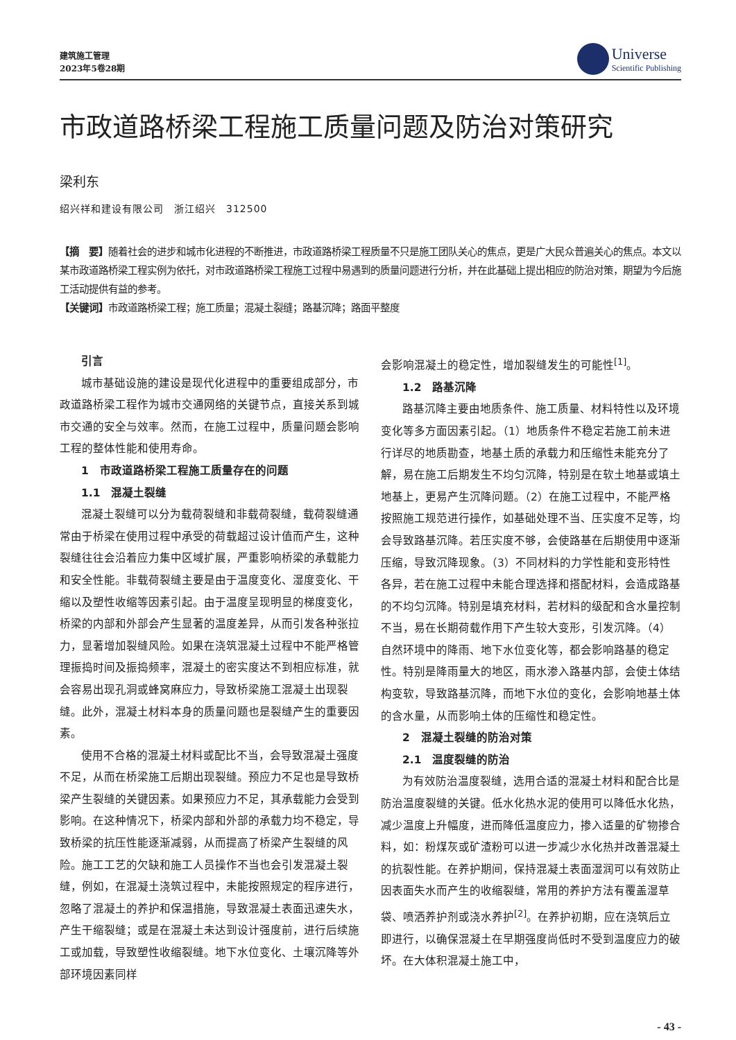建筑施工管理
2023年5卷28期
Universe
Scientific Publishing
市政道路桥梁工程施工质量问题及防治对策研究
梁利东
绍兴祥和建设有限公司　浙江绍兴　312500
【摘　要】随着社会的进步和城市化进程的不断推进，市政道路桥梁工程质量不只是施工团队关心的焦点，更是广大民众普遍关心的焦点。本文以某市政道路桥梁工程实例为依托，对市政道路桥梁工程施工过程中易遇到的质量问题进行分析，并在此基础上提出相应的防治对策，期望为今后施工活动提供有益的参考。
【关键词】市政道路桥梁工程；施工质量；混凝土裂缝；路基沉降；路面平整度
引言
城市基础设施的建设是现代化进程中的重要组成部分，市政道路桥梁工程作为城市交通网络的关键节点，直接关系到城市交通的安全与效率。然而，在施工过程中，质量问题会影响工程的整体性能和使用寿命。
1　市政道路桥梁工程施工质量存在的问题
1.1　混凝土裂缝
混凝土裂缝可以分为载荷裂缝和非载荷裂缝，载荷裂缝通常由于桥梁在使用过程中承受的荷载超过设计值而产生，这种裂缝往往会沿着应力集中区域扩展，严重影响桥梁的承载能力和安全性能。非载荷裂缝主要是由于温度变化、湿度变化、干缩以及塑性收缩等因素引起。由于温度呈现明显的梯度变化，桥梁的内部和外部会产生显著的温度差异，从而引发各种张拉力，显著增加裂缝风险。如果在浇筑混凝土过程中不能严格管理振捣时间及振捣频率，混凝土的密实度达不到相应标准，就会容易出现孔洞或蜂窝麻应力，导致桥梁施工混凝土出现裂缝。此外，混凝土材料本身的质量问题也是裂缝产生的重要因素。
使用不合格的混凝土材料或配比不当，会导致混凝土强度不足，从而在桥梁施工后期出现裂缝。预应力不足也是导致桥梁产生裂缝的关键因素。如果预应力不足，其承载能力会受到影响。在这种情况下，桥梁内部和外部的承载力均不稳定，导致桥梁的抗压性能逐渐减弱，从而提高了桥梁产生裂缝的风险。施工工艺的欠缺和施工人员操作不当也会引发混凝土裂缝，例如，在混凝土浇筑过程中，未能按照规定的程序进行，忽略了混凝土的养护和保温措施，导致混凝土表面迅速失水，产生干缩裂缝；或是在混凝土未达到设计强度前，进行后续施工或加载，导致塑性收缩裂缝。地下水位变化、土壤沉降等外部环境因素同样
会影响混凝土的稳定性，增加裂缝发生的可能性<sup>[1]</sup>。
1.2　路基沉降
路基沉降主要由地质条件、施工质量、材料特性以及环境变化等多方面因素引起。（1）地质条件不稳定若施工前未进行详尽的地质勘查，地基土质的承载力和压缩性未能充分了解，易在施工后期发生不均匀沉降，特别是在软土地基或填土地基上，更易产生沉降问题。（2）在施工过程中，不能严格按照施工规范进行操作，如基础处理不当、压实度不足等，均会导致路基沉降。若压实度不够，会使路基在后期使用中逐渐压缩，导致沉降现象。（3）不同材料的力学性能和变形特性各异，若在施工过程中未能合理选择和搭配材料，会造成路基的不均匀沉降。特别是填充材料，若材料的级配和含水量控制不当，易在长期荷载作用下产生较大变形，引发沉降。（4）自然环境中的降雨、地下水位变化等，都会影响路基的稳定性。特别是降雨量大的地区，雨水渗入路基内部，会使土体结构变软，导致路基沉降，而地下水位的变化，会影响地基土体的含水量，从而影响土体的压缩性和稳定性。
2　混凝土裂缝的防治对策
2.1　温度裂缝的防治
为有效防治温度裂缝，选用合适的混凝土材料和配合比是防治温度裂缝的关键。低水化热水泥的使用可以降低水化热，减少温度上升幅度，进而降低温度应力，掺入适量的矿物掺合料，如：粉煤灰或矿渣粉可以进一步减少水化热并改善混凝土的抗裂性能。在养护期间，保持混凝土表面湿润可以有效防止因表面失水而产生的收缩裂缝，常用的养护方法有覆盖湿草袋、喷洒养护剂或浇水养护<sup>[2]</sup>。在养护初期，应在浇筑后立即进行，以确保混凝土在早期强度尚低时不受到温度应力的破坏。在大体积混凝土施工中，
- 43 -